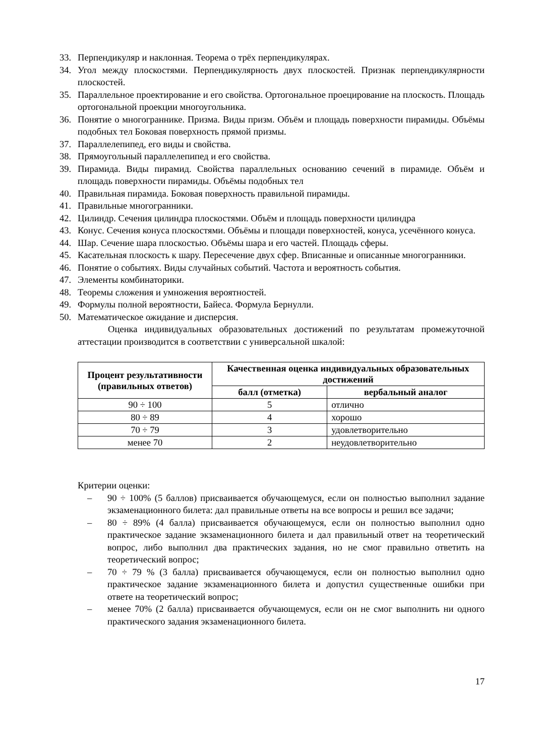33. Перпендикуляр и наклонная. Теорема о трёх перпендикулярах.
34. Угол между плоскостями. Перпендикулярность двух плоскостей. Признак перпендикулярности плоскостей.
35. Параллельное проектирование и его свойства. Ортогональное проецирование на плоскость. Площадь ортогональной проекции многоугольника.
36. Понятие о многограннике. Призма. Виды призм. Объём и площадь поверхности пирамиды. Объёмы подобных тел Боковая поверхность прямой призмы.
37. Параллелепипед, его виды и свойства.
38. Прямоугольный параллелепипед и его свойства.
39. Пирамида. Виды пирамид. Свойства параллельных основанию сечений в пирамиде. Объём и площадь поверхности пирамиды. Объёмы подобных тел
40. Правильная пирамида. Боковая поверхность правильной пирамиды.
41. Правильные многогранники.
42. Цилиндр. Сечения цилиндра плоскостями. Объём и площадь поверхности цилиндра
43. Конус. Сечения конуса плоскостями. Объёмы и площади поверхностей, конуса, усечённого конуса.
44. Шар. Сечение шара плоскостью. Объёмы шара и его частей. Площадь сферы.
45. Касательная плоскость к шару. Пересечение двух сфер. Вписанные и описанные многогранники.
46. Понятие о событиях. Виды случайных событий. Частота и вероятность события.
47. Элементы комбинаторики.
48. Теоремы сложения и умножения вероятностей.
49. Формулы полной вероятности, Байеса. Формула Бернулли.
50. Математическое ожидание и дисперсия.
Оценка индивидуальных образовательных достижений по результатам промежуточной аттестации производится в соответствии с универсальной шкалой:
| Процент результативности (правильных ответов) | Качественная оценка индивидуальных образовательных достижений | |
| --- | --- | --- |
| | балл (отметка) | вербальный аналог |
| 90 ÷ 100 | 5 | отлично |
| 80 ÷ 89 | 4 | хорошо |
| 70 ÷ 79 | 3 | удовлетворительно |
| менее 70 | 2 | неудовлетворительно |
Критерии оценки:
– 90 ÷ 100% (5 баллов) присваивается обучающемуся, если он полностью выполнил задание экзаменационного билета: дал правильные ответы на все вопросы и решил все задачи;
– 80 ÷ 89% (4 балла) присваивается обучающемуся, если он полностью выполнил одно практическое задание экзаменационного билета и дал правильный ответ на теоретический вопрос, либо выполнил два практических задания, но не смог правильно ответить на теоретический вопрос;
– 70 ÷ 79 % (3 балла) присваивается обучающемуся, если он полностью выполнил одно практическое задание экзаменационного билета и допустил существенные ошибки при ответе на теоретический вопрос;
– менее 70% (2 балла) присваивается обучающемуся, если он не смог выполнить ни одного практического задания экзаменационного билета.
17